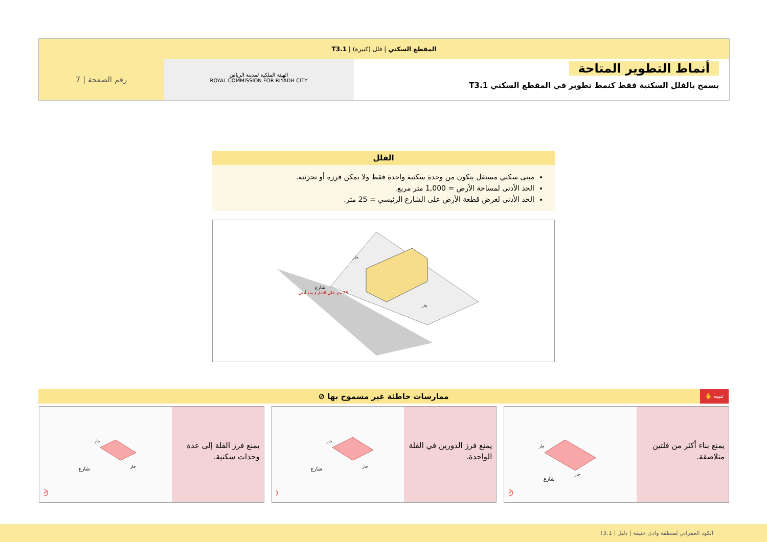المقطع السكني | فلل (كبيرة) | T3.1
أنماط التطوير المتاحة
يسمح بالفلل السكنية فقط كنمط تطوير في المقطع السكني T3.1
الهيئة الملكية لمدينة الرياض
ROYAL COMMISSION FOR RIYADH CITY
رقم الصفحة | 7
الفلل
مبنى سكني مستقل يتكون من وحدة سكنية واحدة فقط ولا يمكن فرزه أو تجزئته.
الحد الأدنى لمساحة الأرض = 1,000 متر مربع.
الحد الأدنى لعرض قطعة الأرض على الشارع الرئيسي = 25 متر.
شارع
25 متر على الشارع بحد أدنى
جار
جار
ممارسات خاطئة غير مسموح بها ⦸ تنبيه ✋
يمنع بناء أكثر من فلتين متلاصقة.
شارع
جار
جار
⦸
يمنع فرز الدورين في الفلة الواحدة.
شارع
جار
جار
⦸
يمنع فرز الفلة إلى عدة وحدات سكنية.
شارع
جار
جار
⦸
الكود العمراني لمنطقة وادي حنيفة | دليل | T3.1